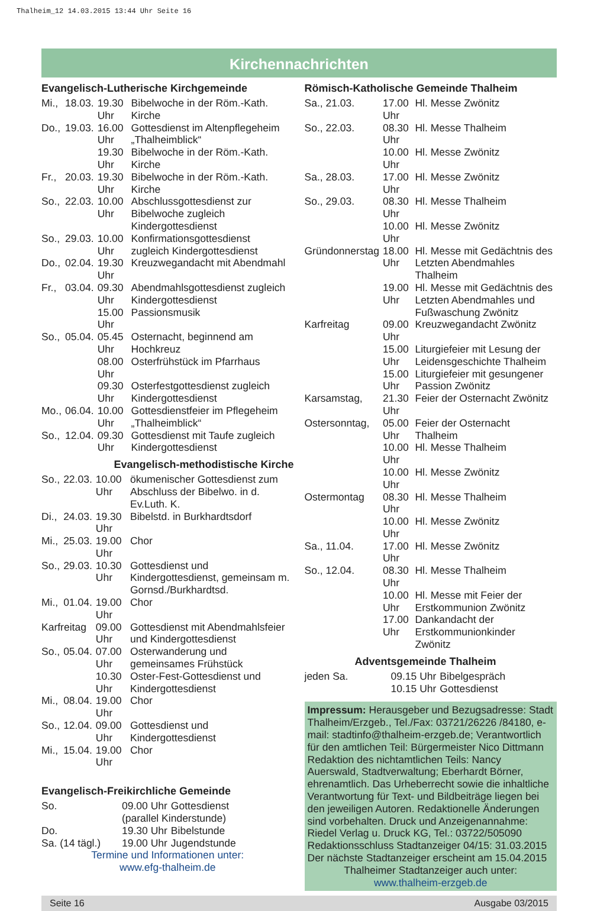Thalheim_12 14.03.2015 13:44 Uhr Seite 16
Kirchennachrichten
Evangelisch-Lutherische Kirchgemeinde
| Mi., | 18.03. | 19.30 Uhr | Bibelwoche in der Röm.-Kath. Kirche |
| Do., | 19.03. | 16.00 Uhr | Gottesdienst im Altenpflegeheim „Thalheimblick“ |
| | | 19.30 Uhr | Bibelwoche in der Röm.-Kath. Kirche |
| Fr., | 20.03. | 19.30 Uhr | Bibelwoche in der Röm.-Kath. Kirche |
| So., | 22.03. | 10.00 Uhr | Abschlussgottesdienst zur Bibelwoche zugleich Kindergottesdienst |
| So., | 29.03. | 10.00 Uhr | Konfirmationsgottesdienst zugleich Kindergottesdienst |
| Do., | 02.04. | 19.30 Uhr | Kreuzwegandacht mit Abendmahl |
| Fr., | 03.04. | 09.30 Uhr | Abendmahlsgottesdienst zugleich Kindergottesdienst |
| | | 15.00 Uhr | Passionsmusik |
| So., | 05.04. | 05.45 Uhr | Osternacht, beginnend am Hochkreuz |
| | | 08.00 Uhr | Osterfrühstück im Pfarrhaus |
| | | 09.30 Uhr | Osterfestgottesdienst zugleich Kindergottesdienst |
| Mo., | 06.04. | 10.00 Uhr | Gottesdienstfeier im Pflegeheim „Thalheimblick“ |
| So., | 12.04. | 09.30 Uhr | Gottesdienst mit Taufe zugleich Kindergottesdienst |
Evangelisch-methodistische Kirche
| So., | 22.03. | 10.00 Uhr | ökumenischer Gottesdienst zum Abschluss der Bibelwo. in d. Ev.Luth. K. |
| Di., | 24.03. | 19.30 Uhr | Bibelstd. in Burkhardtsdorf |
| Mi., | 25.03. | 19.00 Uhr | Chor |
| So., | 29.03. | 10.30 Uhr | Gottesdienst und Kindergottesdienst, gemeinsam m. Gornsd./Burkhardtsd. |
| Mi., | 01.04. | 19.00 Uhr | Chor |
| Karfreitag | | 09.00 Uhr | Gottesdienst mit Abendmahlsfeier und Kindergottesdienst |
| So., | 05.04. | 07.00 Uhr | Osterwanderung und gemeinsames Frühstück |
| | | 10.30 Uhr | Oster-Fest-Gottesdienst und Kindergottesdienst |
| Mi., | 08.04. | 19.00 Uhr | Chor |
| So., | 12.04. | 09.00 Uhr | Gottesdienst und Kindergottesdienst |
| Mi., | 15.04. | 19.00 Uhr | Chor |
Evangelisch-Freikirchliche Gemeinde
| So. | 09.00 Uhr | Gottesdienst |
| | (parallel Kinderstunde) | |
| Do. | 19.30 Uhr | Bibelstunde |
| Sa. (14 tägl.) | 19.00 Uhr | Jugendstunde |
Termine und Informationen unter:
www.efg-thalheim.de
Römisch-Katholische Gemeinde Thalheim
| Sa., 21.03. | 17.00 Uhr | Hl. Messe Zwönitz |
| So., 22.03. | 08.30 Uhr | Hl. Messe Thalheim |
| | 10.00 Uhr | Hl. Messe Zwönitz |
| Sa., 28.03. | 17.00 Uhr | Hl. Messe Zwönitz |
| So., 29.03. | 08.30 Uhr | Hl. Messe Thalheim |
| | 10.00 Uhr | Hl. Messe Zwönitz |
| Gründonnerstag | 18.00 Uhr | Hl. Messe mit Gedächtnis des Letzten Abendmahles Thalheim |
| | 19.00 Uhr | Hl. Messe mit Gedächtnis des Letzten Abendmahles und Fußwaschung Zwönitz |
| Karfreitag | 09.00 Uhr | Kreuzwegandacht Zwönitz |
| | 15.00 Uhr | Liturgiefeier mit Lesung der Leidensgeschichte Thalheim |
| | 15.00 Uhr | Liturgiefeier mit gesungener Passion Zwönitz |
| Karsamstag, | 21.30 Uhr | Feier der Osternacht Zwönitz |
| Ostersonntag, | 05.00 Uhr | Feier der Osternacht Thalheim |
| | 10.00 Uhr | Hl. Messe Thalheim |
| | 10.00 Uhr | Hl. Messe Zwönitz |
| Ostermontag | 08.30 Uhr | Hl. Messe Thalheim |
| | 10.00 Uhr | Hl. Messe Zwönitz |
| Sa., 11.04. | 17.00 Uhr | Hl. Messe Zwönitz |
| So., 12.04. | 08.30 Uhr | Hl. Messe Thalheim |
| | 10.00 Uhr | Hl. Messe mit Feier der Erstkommunion Zwönitz |
| | 17.00 Uhr | Dankandacht der Erstkommunionkinder Zwönitz |
Adventsgemeinde Thalheim
| jeden Sa. | 09.15 Uhr | Bibelgespräch |
| | 10.15 Uhr | Gottesdienst |
Impressum: Herausgeber und Bezugsadresse: Stadt Thalheim/Erzgeb., Tel./Fax: 03721/26226 /84180, e-mail: stadtinfo@thalheim-erzgeb.de; Verantwortlich für den amtlichen Teil: Bürgermeister Nico Dittmann
Redaktion des nichtamtlichen Teils: Nancy Auerswald, Stadtverwaltung; Eberhardt Börner, ehrenamtlich. Das Urheberrecht sowie die inhaltliche Verantwortung für Text- und Bildbeiträge liegen bei den jeweiligen Autoren. Redaktionelle Änderungen sind vorbehalten. Druck und Anzeigenannahme: Riedel Verlag u. Druck KG, Tel.: 03722/505090
Redaktionsschluss Stadtanzeiger 04/15: 31.03.2015
Der nächste Stadtanzeiger erscheint am 15.04.2015
Thalheimer Stadtanzeiger auch unter:
www.thalheim-erzgeb.de
Seite 16 Ausgabe 03/2015